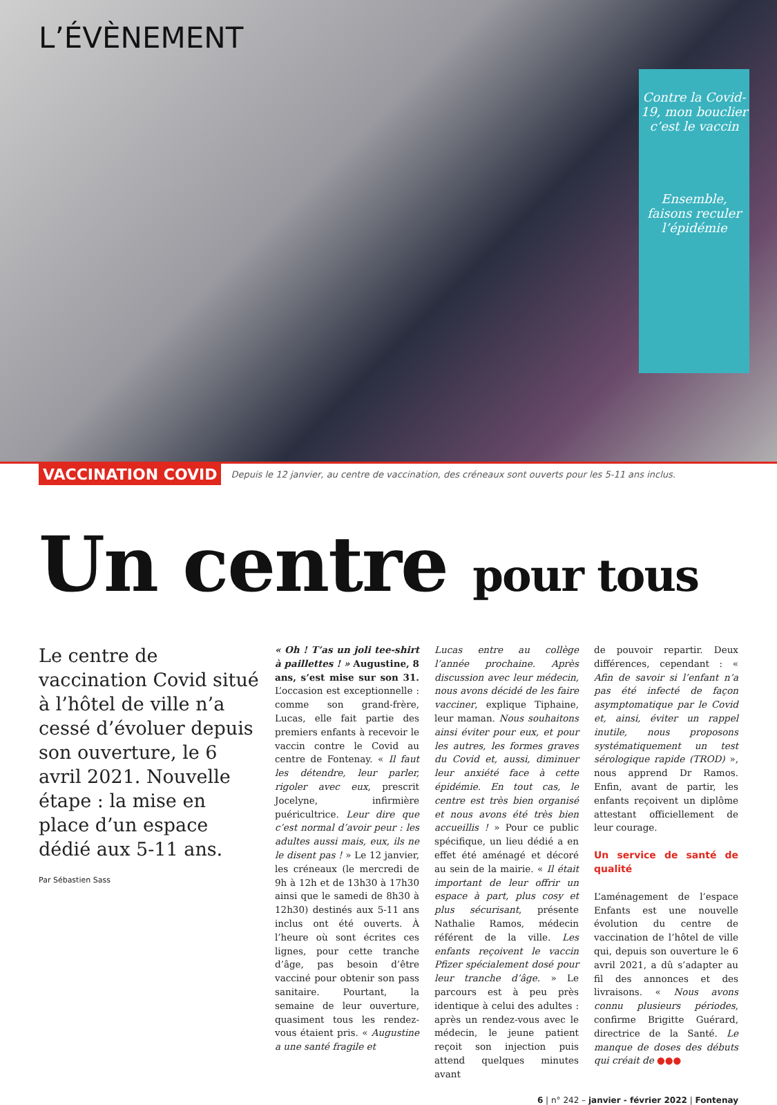L’ÉVÈNEMENT
Contre la Covid-19, mon bouclier c’est le vaccin
Ensemble, faisons reculer l’épidémie
VACCINATION COVID Depuis le 12 janvier, au centre de vaccination, des créneaux sont ouverts pour les 5-11 ans inclus.
Un centre pour tous
Le centre de vaccination Covid situé à l’hôtel de ville n’a cessé d’évoluer depuis son ouverture, le 6 avril 2021. Nouvelle étape : la mise en place d’un espace dédié aux 5-11 ans.
Par Sébastien Sass
« Oh ! T’as un joli tee-shirt à paillettes ! » Augustine, 8 ans, s’est mise sur son 31. L’occasion est exceptionnelle : comme son grand-frère, Lucas, elle fait partie des premiers enfants à recevoir le vaccin contre le Covid au centre de Fontenay. « Il faut les détendre, leur parler, rigoler avec eux, prescrit Jocelyne, infirmière puéricultrice. Leur dire que c’est normal d’avoir peur : les adultes aussi mais, eux, ils ne le disent pas ! » Le 12 janvier, les créneaux (le mercredi de 9h à 12h et de 13h30 à 17h30 ainsi que le samedi de 8h30 à 12h30) destinés aux 5-11 ans inclus ont été ouverts. À l’heure où sont écrites ces lignes, pour cette tranche d’âge, pas besoin d’être vacciné pour obtenir son pass sanitaire. Pourtant, la semaine de leur ouverture, quasiment tous les rendez-vous étaient pris. « Augustine a une santé fragile et
Lucas entre au collège l’année prochaine. Après discussion avec leur médecin, nous avons décidé de les faire vacciner, explique Tiphaine, leur maman. Nous souhaitons ainsi éviter pour eux, et pour les autres, les formes graves du Covid et, aussi, diminuer leur anxiété face à cette épidémie. En tout cas, le centre est très bien organisé et nous avons été très bien accueillis ! » Pour ce public spécifique, un lieu dédié a en effet été aménagé et décoré au sein de la mairie. « Il était important de leur offrir un espace à part, plus cosy et plus sécurisant, présente Nathalie Ramos, médecin référent de la ville. Les enfants reçoivent le vaccin Pfizer spécialement dosé pour leur tranche d’âge. » Le parcours est à peu près identique à celui des adultes : après un rendez-vous avec le médecin, le jeune patient reçoit son injection puis attend quelques minutes avant
de pouvoir repartir. Deux différences, cependant : « Afin de savoir si l’enfant n’a pas été infecté de façon asymptomatique par le Covid et, ainsi, éviter un rappel inutile, nous proposons systématiquement un test sérologique rapide (TROD) », nous apprend Dr Ramos. Enfin, avant de partir, les enfants reçoivent un diplôme attestant officiellement de leur courage.
Un service de santé de qualité
L’aménagement de l’espace Enfants est une nouvelle évolution du centre de vaccination de l’hôtel de ville qui, depuis son ouverture le 6 avril 2021, a dû s’adapter au fil des annonces et des livraisons. « Nous avons connu plusieurs périodes, confirme Brigitte Guérard, directrice de la Santé. Le manque de doses des débuts qui créait de ●●●
6 | n° 242 – janvier - février 2022 | Fontenay